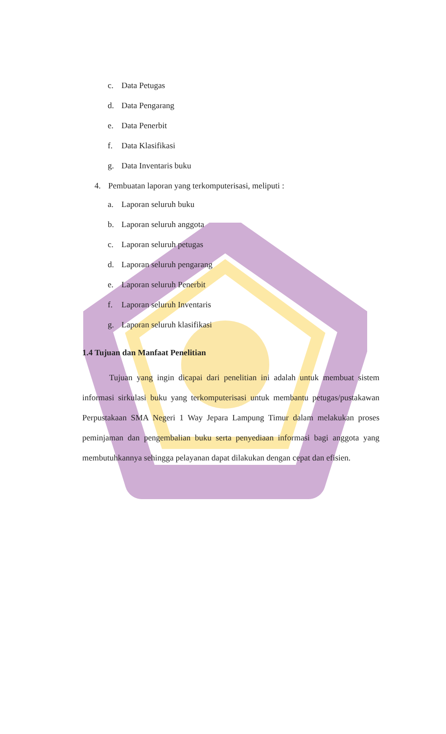c. Data Petugas
d. Data Pengarang
e. Data Penerbit
f. Data Klasifikasi
g. Data Inventaris buku
4. Pembuatan laporan yang terkomputerisasi, meliputi :
a. Laporan seluruh buku
b. Laporan seluruh anggota
c. Laporan seluruh petugas
d. Laporan seluruh pengarang
e. Laporan seluruh Penerbit
f. Laporan seluruh Inventaris
g. Laporan seluruh klasifikasi
1.4 Tujuan dan Manfaat Penelitian
Tujuan yang ingin dicapai dari penelitian ini adalah untuk membuat sistem informasi sirkulasi buku yang terkomputerisasi untuk membantu petugas/pustakawan Perpustakaan SMA Negeri 1 Way Jepara Lampung Timur dalam melakukan proses peminjaman dan pengembalian buku serta penyediaan informasi bagi anggota yang membutuhkannya sehingga pelayanan dapat dilakukan dengan cepat dan efisien.